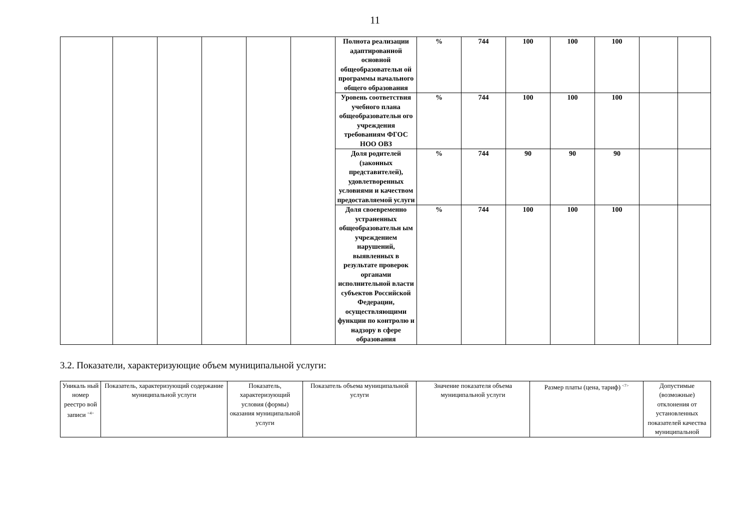11
| | | | | | | Полнота реализации адаптированной основной общеобразовательн ой программы начального общего образования | % | 744 | 100 | 100 | 100 | | |
| | | | | | | Уровень соответствия учебного плана общеобразовательн ого учреждения требованиям ФГОС НОО ОВЗ | % | 744 | 100 | 100 | 100 | | |
| | | | | | | Доля родителей (законных представителей), удовлетворенных условиями и качеством предоставляемой услуги | % | 744 | 90 | 90 | 90 | | |
| | | | | | | Доля своевременно устраненных общеобразовательн ым учреждением нарушений, выявленных в результате проверок органами исполнительной власти субъектов Российской Федерации, осуществляющими функции по контролю и надзору в сфере образования | % | 744 | 100 | 100 | 100 | | |
3.2. Показатели, характеризующие объем муниципальной услуги:
| Уникаль ный номер реестро вой записи <sup><4></sup> | Показатель, характеризующий содержание муниципальной услуги | Показатель, характеризующий условия (формы) оказания муниципальной услуги | Показатель объема муниципальной услуги | Значение показателя объема муниципальной услуги | Размер платы (цена, тариф) <sup><7></sup> | Допустимые (возможные) отклонения от установленных показателей качества муниципальной |